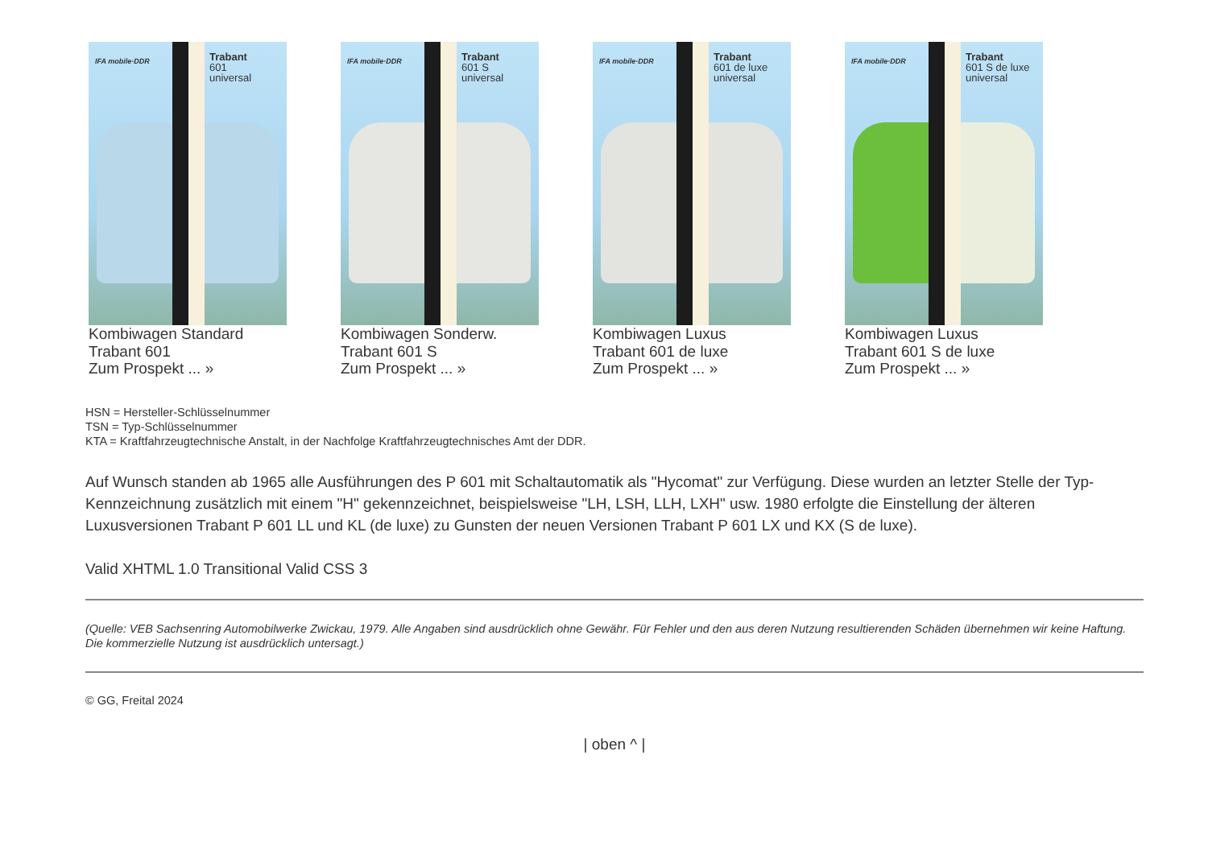IFA mobile·DDR
Trabant
601
universal
Kombiwagen Standard
Trabant 601
Zum Prospekt ... »
IFA mobile·DDR
Trabant
601 S
universal
Kombiwagen Sonderw.
Trabant 601 S
Zum Prospekt ... »
IFA mobile·DDR
Trabant
601 de luxe
universal
Kombiwagen Luxus
Trabant 601 de luxe
Zum Prospekt ... »
IFA mobile·DDR
Trabant
601 S de luxe
universal
Kombiwagen Luxus
Trabant 601 S de luxe
Zum Prospekt ... »
HSN = Hersteller-Schlüsselnummer
TSN = Typ-Schlüsselnummer
KTA = Kraftfahrzeugtechnische Anstalt, in der Nachfolge Kraftfahrzeugtechnisches Amt der DDR.
Auf Wunsch standen ab 1965 alle Ausführungen des P 601 mit Schaltautomatik als "Hycomat" zur Verfügung. Diese wurden an letzter Stelle der Typ-Kennzeichnung zusätzlich mit einem "H" gekennzeichnet, beispielsweise "LH, LSH, LLH, LXH" usw. 1980 erfolgte die Einstellung der älteren Luxusversionen Trabant P 601 LL und KL (de luxe) zu Gunsten der neuen Versionen Trabant P 601 LX und KX (S de luxe).
Valid XHTML 1.0 Transitional Valid CSS 3
(Quelle: VEB Sachsenring Automobilwerke Zwickau, 1979. Alle Angaben sind ausdrücklich ohne Gewähr. Für Fehler und den aus deren Nutzung resultierenden Schäden übernehmen wir keine Haftung. Die kommerzielle Nutzung ist ausdrücklich untersagt.)
© GG, Freital 2024
| oben ^ |